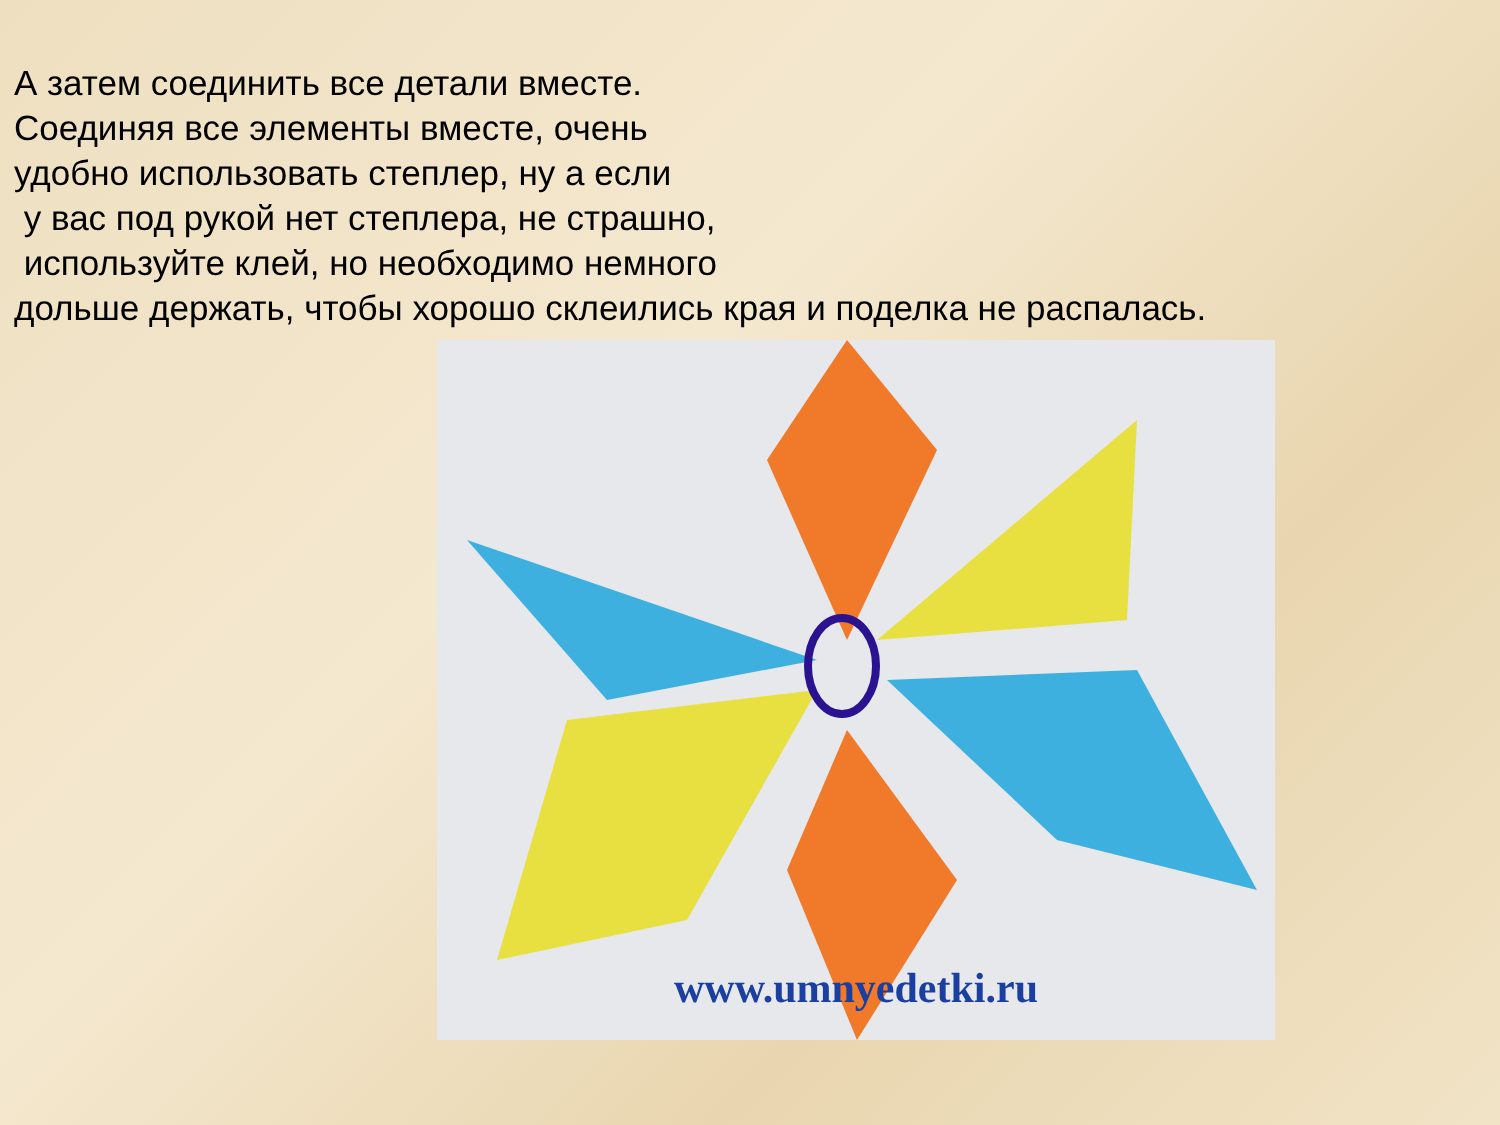А затем соединить все детали вместе.
Соединяя все элементы вместе, очень
удобно использовать степлер, ну а если
у вас под рукой нет степлера, не страшно,
используйте клей, но необходимо немного
дольше держать, чтобы хорошо склеились края и поделка не распалась.
www.umnyedetki.ru